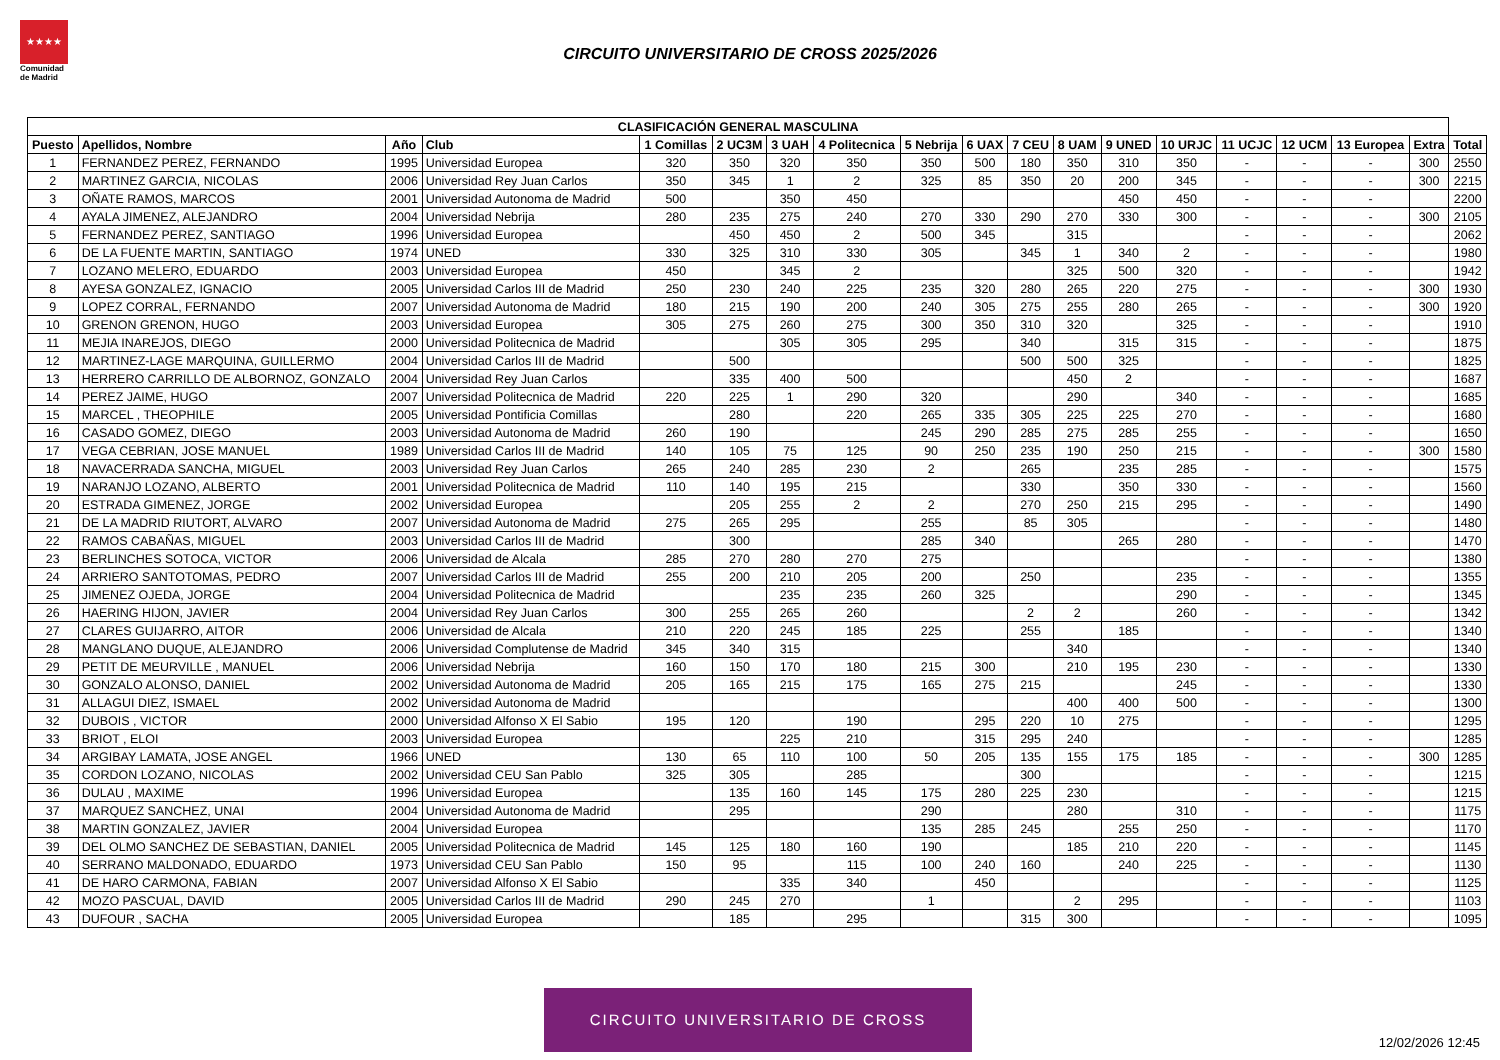★★★★
Comunidad de Madrid
CIRCUITO UNIVERSITARIO DE CROSS 2025/2026
| CLASIFICACIÓN GENERAL MASCULINA | | | | | | | | | | | | | | | | | | |
| --- | --- | --- | --- | --- | --- | --- | --- | --- | --- | --- | --- | --- | --- | --- | --- | --- | --- | --- |
| Puesto | Apellidos, Nombre | Año | Club | 1 Comillas | 2 UC3M | 3 UAH | 4 Politecnica | 5 Nebrija | 6 UAX | 7 CEU | 8 UAM | 9 UNED | 10 URJC | 11 UCJC | 12 UCM | 13 Europea | Extra | Total |
| 1 | FERNANDEZ PEREZ, FERNANDO | 1995 | Universidad Europea | 320 | 350 | 320 | 350 | 350 | 500 | 180 | 350 | 310 | 350 | - | - | - | 300 | 2550 |
| 2 | MARTINEZ GARCIA, NICOLAS | 2006 | Universidad Rey Juan Carlos | 350 | 345 | 1 | 2 | 325 | 85 | 350 | 20 | 200 | 345 | - | - | - | 300 | 2215 |
| 3 | OÑATE RAMOS, MARCOS | 2001 | Universidad Autonoma de Madrid | 500 | | 350 | 450 | | | | | 450 | 450 | - | - | - | | 2200 |
| 4 | AYALA JIMENEZ, ALEJANDRO | 2004 | Universidad Nebrija | 280 | 235 | 275 | 240 | 270 | 330 | 290 | 270 | 330 | 300 | - | - | - | 300 | 2105 |
| 5 | FERNANDEZ PEREZ, SANTIAGO | 1996 | Universidad Europea | | 450 | 450 | 2 | 500 | 345 | | 315 | | | - | - | - | | 2062 |
| 6 | DE LA FUENTE MARTIN, SANTIAGO | 1974 | UNED | 330 | 325 | 310 | 330 | 305 | | 345 | 1 | 340 | 2 | - | - | - | | 1980 |
| 7 | LOZANO MELERO, EDUARDO | 2003 | Universidad Europea | 450 | | 345 | 2 | | | | 325 | 500 | 320 | - | - | - | | 1942 |
| 8 | AYESA GONZALEZ, IGNACIO | 2005 | Universidad Carlos III de Madrid | 250 | 230 | 240 | 225 | 235 | 320 | 280 | 265 | 220 | 275 | - | - | - | 300 | 1930 |
| 9 | LOPEZ CORRAL, FERNANDO | 2007 | Universidad Autonoma de Madrid | 180 | 215 | 190 | 200 | 240 | 305 | 275 | 255 | 280 | 265 | - | - | - | 300 | 1920 |
| 10 | GRENON GRENON, HUGO | 2003 | Universidad Europea | 305 | 275 | 260 | 275 | 300 | 350 | 310 | 320 | | 325 | - | - | - | | 1910 |
| 11 | MEJIA INAREJOS, DIEGO | 2000 | Universidad Politecnica de Madrid | | | 305 | 305 | 295 | | 340 | | 315 | 315 | - | - | - | | 1875 |
| 12 | MARTINEZ-LAGE MARQUINA, GUILLERMO | 2004 | Universidad Carlos III de Madrid | | 500 | | | | | 500 | 500 | 325 | | - | - | - | | 1825 |
| 13 | HERRERO CARRILLO DE ALBORNOZ, GONZALO | 2004 | Universidad Rey Juan Carlos | | 335 | 400 | 500 | | | | 450 | 2 | | - | - | - | | 1687 |
| 14 | PEREZ JAIME, HUGO | 2007 | Universidad Politecnica de Madrid | 220 | 225 | 1 | 290 | 320 | | | 290 | | 340 | - | - | - | | 1685 |
| 15 | MARCEL , THEOPHILE | 2005 | Universidad Pontificia Comillas | | 280 | | 220 | 265 | 335 | 305 | 225 | 225 | 270 | - | - | - | | 1680 |
| 16 | CASADO GOMEZ, DIEGO | 2003 | Universidad Autonoma de Madrid | 260 | 190 | | | 245 | 290 | 285 | 275 | 285 | 255 | - | - | - | | 1650 |
| 17 | VEGA CEBRIAN, JOSE MANUEL | 1989 | Universidad Carlos III de Madrid | 140 | 105 | 75 | 125 | 90 | 250 | 235 | 190 | 250 | 215 | - | - | - | 300 | 1580 |
| 18 | NAVACERRADA SANCHA, MIGUEL | 2003 | Universidad Rey Juan Carlos | 265 | 240 | 285 | 230 | 2 | | 265 | | 235 | 285 | - | - | - | | 1575 |
| 19 | NARANJO LOZANO, ALBERTO | 2001 | Universidad Politecnica de Madrid | 110 | 140 | 195 | 215 | | | 330 | | 350 | 330 | - | - | - | | 1560 |
| 20 | ESTRADA GIMENEZ, JORGE | 2002 | Universidad Europea | | 205 | 255 | 2 | 2 | | 270 | 250 | 215 | 295 | - | - | - | | 1490 |
| 21 | DE LA MADRID RIUTORT, ALVARO | 2007 | Universidad Autonoma de Madrid | 275 | 265 | 295 | | 255 | | 85 | 305 | | | - | - | - | | 1480 |
| 22 | RAMOS CABAÑAS, MIGUEL | 2003 | Universidad Carlos III de Madrid | | 300 | | | 285 | 340 | | | 265 | 280 | - | - | - | | 1470 |
| 23 | BERLINCHES SOTOCA, VICTOR | 2006 | Universidad de Alcala | 285 | 270 | 280 | 270 | 275 | | | | | | - | - | - | | 1380 |
| 24 | ARRIERO SANTOTOMAS, PEDRO | 2007 | Universidad Carlos III de Madrid | 255 | 200 | 210 | 205 | 200 | | 250 | | | 235 | - | - | - | | 1355 |
| 25 | JIMENEZ OJEDA, JORGE | 2004 | Universidad Politecnica de Madrid | | | 235 | 235 | 260 | 325 | | | | 290 | - | - | - | | 1345 |
| 26 | HAERING HIJON, JAVIER | 2004 | Universidad Rey Juan Carlos | 300 | 255 | 265 | 260 | | | 2 | 2 | | 260 | - | - | - | | 1342 |
| 27 | CLARES GUIJARRO, AITOR | 2006 | Universidad de Alcala | 210 | 220 | 245 | 185 | 225 | | 255 | | 185 | | - | - | - | | 1340 |
| 28 | MANGLANO DUQUE, ALEJANDRO | 2006 | Universidad Complutense de Madrid | 345 | 340 | 315 | | | | | 340 | | | - | - | - | | 1340 |
| 29 | PETIT DE MEURVILLE , MANUEL | 2006 | Universidad Nebrija | 160 | 150 | 170 | 180 | 215 | 300 | | 210 | 195 | 230 | - | - | - | | 1330 |
| 30 | GONZALO ALONSO, DANIEL | 2002 | Universidad Autonoma de Madrid | 205 | 165 | 215 | 175 | 165 | 275 | 215 | | | 245 | - | - | - | | 1330 |
| 31 | ALLAGUI DIEZ, ISMAEL | 2002 | Universidad Autonoma de Madrid | | | | | | | | 400 | 400 | 500 | - | - | - | | 1300 |
| 32 | DUBOIS , VICTOR | 2000 | Universidad Alfonso X El Sabio | 195 | 120 | | 190 | | 295 | 220 | 10 | 275 | | - | - | - | | 1295 |
| 33 | BRIOT , ELOI | 2003 | Universidad Europea | | | 225 | 210 | | 315 | 295 | 240 | | | - | - | - | | 1285 |
| 34 | ARGIBAY LAMATA, JOSE ANGEL | 1966 | UNED | 130 | 65 | 110 | 100 | 50 | 205 | 135 | 155 | 175 | 185 | - | - | - | 300 | 1285 |
| 35 | CORDON LOZANO, NICOLAS | 2002 | Universidad CEU San Pablo | 325 | 305 | | 285 | | | 300 | | | | - | - | - | | 1215 |
| 36 | DULAU , MAXIME | 1996 | Universidad Europea | | 135 | 160 | 145 | 175 | 280 | 225 | 230 | | | - | - | - | | 1215 |
| 37 | MARQUEZ SANCHEZ, UNAI | 2004 | Universidad Autonoma de Madrid | | 295 | | | 290 | | | 280 | | 310 | - | - | - | | 1175 |
| 38 | MARTIN GONZALEZ, JAVIER | 2004 | Universidad Europea | | | | | 135 | 285 | 245 | | 255 | 250 | - | - | - | | 1170 |
| 39 | DEL OLMO SANCHEZ DE SEBASTIAN, DANIEL | 2005 | Universidad Politecnica de Madrid | 145 | 125 | 180 | 160 | 190 | | | 185 | 210 | 220 | - | - | - | | 1145 |
| 40 | SERRANO MALDONADO, EDUARDO | 1973 | Universidad CEU San Pablo | 150 | 95 | | 115 | 100 | 240 | 160 | | 240 | 225 | - | - | - | | 1130 |
| 41 | DE HARO CARMONA, FABIAN | 2007 | Universidad Alfonso X El Sabio | | | 335 | 340 | | 450 | | | | | - | - | - | | 1125 |
| 42 | MOZO PASCUAL, DAVID | 2005 | Universidad Carlos III de Madrid | 290 | 245 | 270 | | 1 | | | 2 | 295 | | - | - | - | | 1103 |
| 43 | DUFOUR , SACHA | 2005 | Universidad Europea | | 185 | | 295 | | | 315 | 300 | | | - | - | - | | 1095 |
CIRCUITO UNIVERSITARIO DE CROSS
12/02/2026 12:45